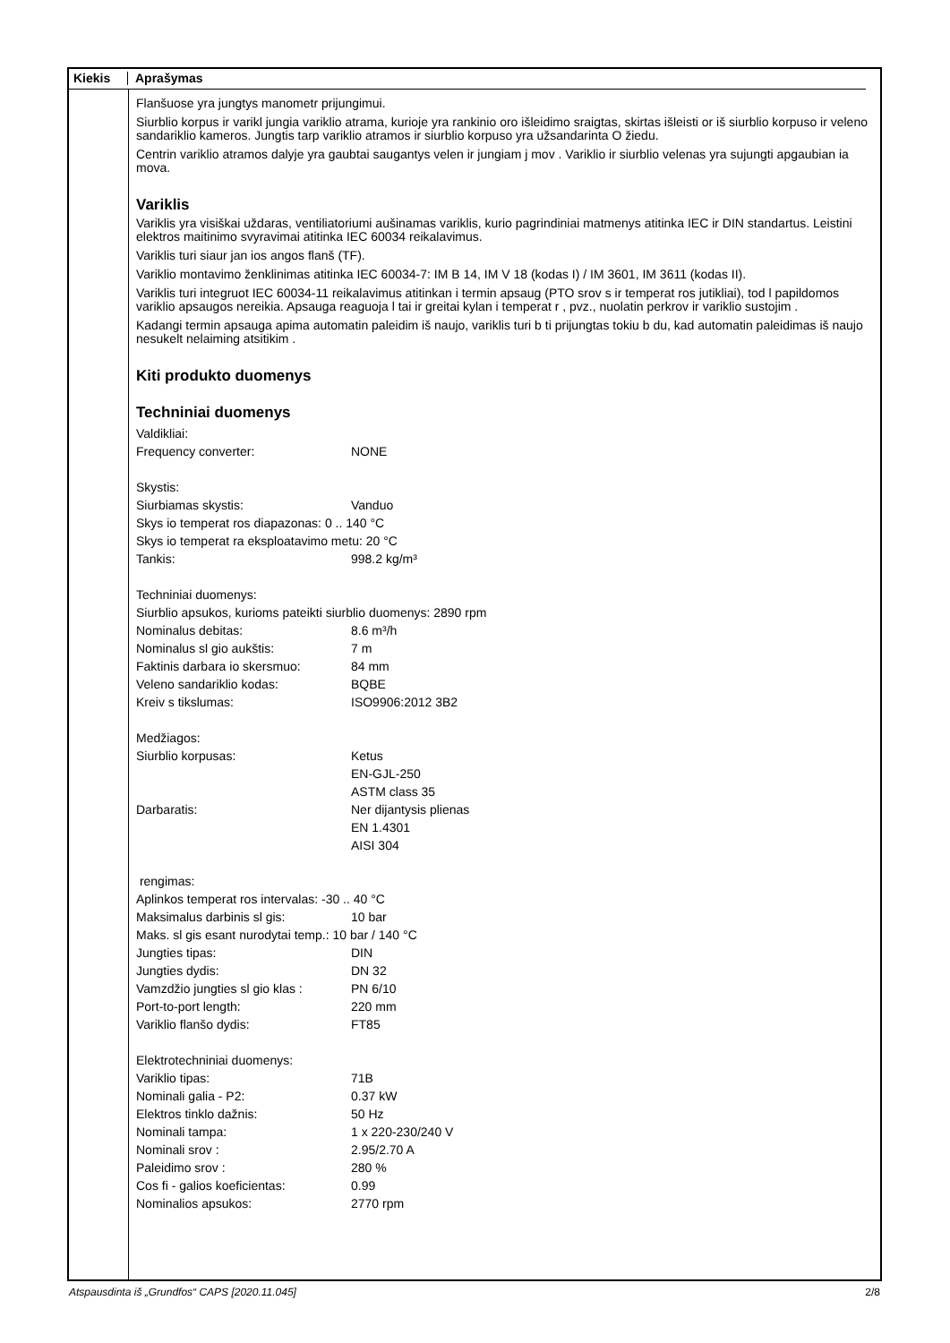Kiekis Aprašymas
Flanšuose yra jungtys manometr prijungimui.
Siurblio korpus ir varikl jungia variklio atrama, kurioje yra rankinio oro išleidimo sraigtas, skirtas išleisti or iš siurblio korpuso ir veleno sandariklio kameros. Jungtis tarp variklio atramos ir siurblio korpuso yra užsandarinta O žiedu.
Centrin variklio atramos dalyje yra gaubtai saugantys velen ir jungiam j mov . Variklio ir siurblio velenas yra sujungti apgaubian ia mova.
Variklis
Variklis yra visiškai uždaras, ventiliatoriumi aušinamas variklis, kurio pagrindiniai matmenys atitinka IEC ir DIN standartus. Leistini elektros maitinimo svyravimai atitinka IEC 60034 reikalavimus.
Variklis turi siaur jan ios angos flanš (TF).
Variklio montavimo ženklinimas atitinka IEC 60034-7: IM B 14, IM V 18 (kodas I) / IM 3601, IM 3611 (kodas II).
Variklis turi integruot IEC 60034-11 reikalavimus atitinkan i termin apsaug (PTO srov s ir temperat ros jutikliai), tod l papildomos variklio apsaugos nereikia. Apsauga reaguoja l tai ir greitai kylan i temperat r , pvz., nuolatin perkrov ir variklio sustojim .
Kadangi termin apsauga apima automatin paleidim iš naujo, variklis turi b ti prijungtas tokiu b du, kad automatin paleidimas iš naujo nesukelt nelaiming atsitikim .
Kiti produkto duomenys
Techniniai duomenys
| Valdikliai: | |
| Frequency converter: | NONE |
| Skystis: | |
| Siurbiamas skystis: | Vanduo |
| Skys io temperat ros diapazonas: 0 .. 140 °C | |
| Skys io temperat ra eksploatavimo metu: 20 °C | |
| Tankis: | 998.2 kg/m³ |
| Techniniai duomenys: | |
| Siurblio apsukos, kurioms pateikti siurblio duomenys: 2890 rpm | |
| Nominalus debitas: | 8.6 m³/h |
| Nominalus sl gio aukštis: | 7 m |
| Faktinis darbara io skersmuo: | 84 mm |
| Veleno sandariklio kodas: | BQBE |
| Kreiv s tikslumas: | ISO9906:2012 3B2 |
| Medžiagos: | |
| Siurblio korpusas: | Ketus EN-GJL-250 ASTM class 35 |
| Darbaratis: | Ner dijantysis plienas EN 1.4301 AISI 304 |
| rengimas: | |
| Aplinkos temperat ros intervalas: -30 .. 40 °C | |
| Maksimalus darbinis sl gis: | 10 bar |
| Maks. sl gis esant nurodytai temp.: 10 bar / 140 °C | |
| Jungties tipas: | DIN |
| Jungties dydis: | DN 32 |
| Vamzdžio jungties sl gio klas : | PN 6/10 |
| Port-to-port length: | 220 mm |
| Variklio flanšo dydis: | FT85 |
| Elektrotechniniai duomenys: | |
| Variklio tipas: | 71B |
| Nominali galia - P2: | 0.37 kW |
| Elektros tinklo dažnis: | 50 Hz |
| Nominali tampa: | 1 x 220-230/240 V |
| Nominali srov : | 2.95/2.70 A |
| Paleidimo srov : | 280 % |
| Cos fi - galios koeficientas: | 0.99 |
| Nominalios apsukos: | 2770 rpm |
Atspausdinta iš „Grundfos“ CAPS [2020.11.045] 2/8